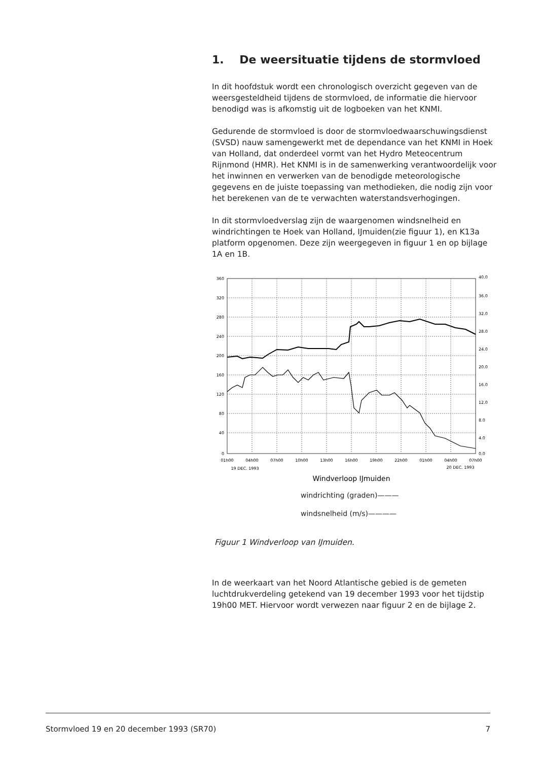1. De weersituatie tijdens de stormvloed
In dit hoofdstuk wordt een chronologisch overzicht gegeven van de weersgesteldheid tijdens de stormvloed, de informatie die hiervoor benodigd was is afkomstig uit de logboeken van het KNMI.
Gedurende de stormvloed is door de stormvloedwaarschuwingsdienst (SVSD) nauw samengewerkt met de dependance van het KNMI in Hoek van Holland, dat onderdeel vormt van het Hydro Meteocentrum Rijnmond (HMR). Het KNMI is in de samenwerking verantwoordelijk voor het inwinnen en verwerken van de benodigde meteorologische gegevens en de juiste toepassing van methodieken, die nodig zijn voor het berekenen van de te verwachten waterstandsverhogingen.
In dit stormvloedverslag zijn de waargenomen windsnelheid en windrichtingen te Hoek van Holland, IJmuiden(zie figuur 1), en K13a platform opgenomen. Deze zijn weergegeven in figuur 1 en op bijlage 1A en 1B.
360
320
280
240
200
160
120
80
40
0
40.0
36.0
32.0
28.0
24.0
20.0
16.0
12.0
8.0
4.0
0.0
01h00
04h00
07h00
10h00
13h00
16h00
19h00
22h00
01h00
04h00
07h00
19 DEC. 1993
20 DEC. 1993
Windverloop IJmuiden
windrichting (graden)———
windsnelheid (m/s)————
Figuur 1 Windverloop van IJmuiden.
In de weerkaart van het Noord Atlantische gebied is de gemeten luchtdrukverdeling getekend van 19 december 1993 voor het tijdstip 19h00 MET. Hiervoor wordt verwezen naar figuur 2 en de bijlage 2.
Stormvloed 19 en 20 december 1993 (SR70) 7